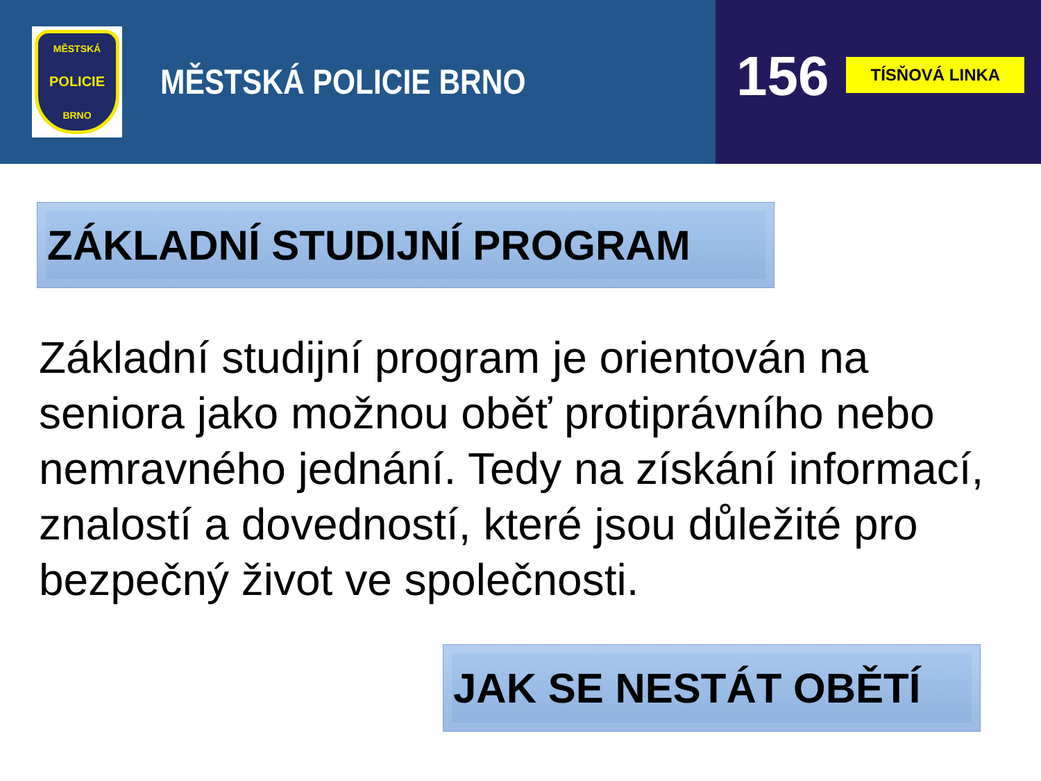MĚSTSKÁ
POLICIE
BRNO
MĚSTSKÁ POLICIE BRNO
156
TÍSŇOVÁ LINKA
ZÁKLADNÍ STUDIJNÍ PROGRAM
Základní studijní program je orientován na seniora jako možnou oběť protiprávního nebo nemravného jednání. Tedy na získání informací, znalostí a dovedností, které jsou důležité pro bezpečný život ve společnosti.
JAK SE NESTÁT OBĚTÍ